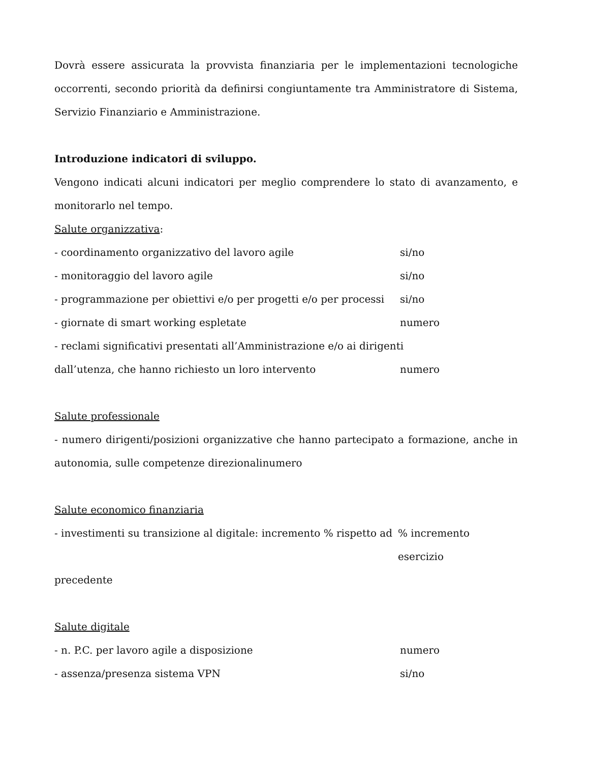Dovrà essere assicurata la provvista finanziaria per le implementazioni tecnologiche occorrenti, secondo priorità da definirsi congiuntamente tra Amministratore di Sistema, Servizio Finanziario e Amministrazione.
Introduzione indicatori di sviluppo.
Vengono indicati alcuni indicatori per meglio comprendere lo stato di avanzamento, e monitorarlo nel tempo.
Salute organizzativa:
- coordinamento organizzativo del lavoro agile si/no
- monitoraggio del lavoro agile si/no
- programmazione per obiettivi e/o per progetti e/o per processi si/no
- giornate di smart working espletate numero
- reclami significativi presentati all’Amministrazione e/o ai dirigenti
dall’utenza, che hanno richiesto un loro intervento numero
Salute professionale
- numero dirigenti/posizioni organizzative che hanno partecipato a formazione, anche in autonomia, sulle competenze direzionalinumero
Salute economico finanziaria
- investimenti su transizione al digitale: incremento % rispetto ad % incremento esercizio
precedente
Salute digitale
- n. P.C. per lavoro agile a disposizione numero
- assenza/presenza sistema VPN si/no